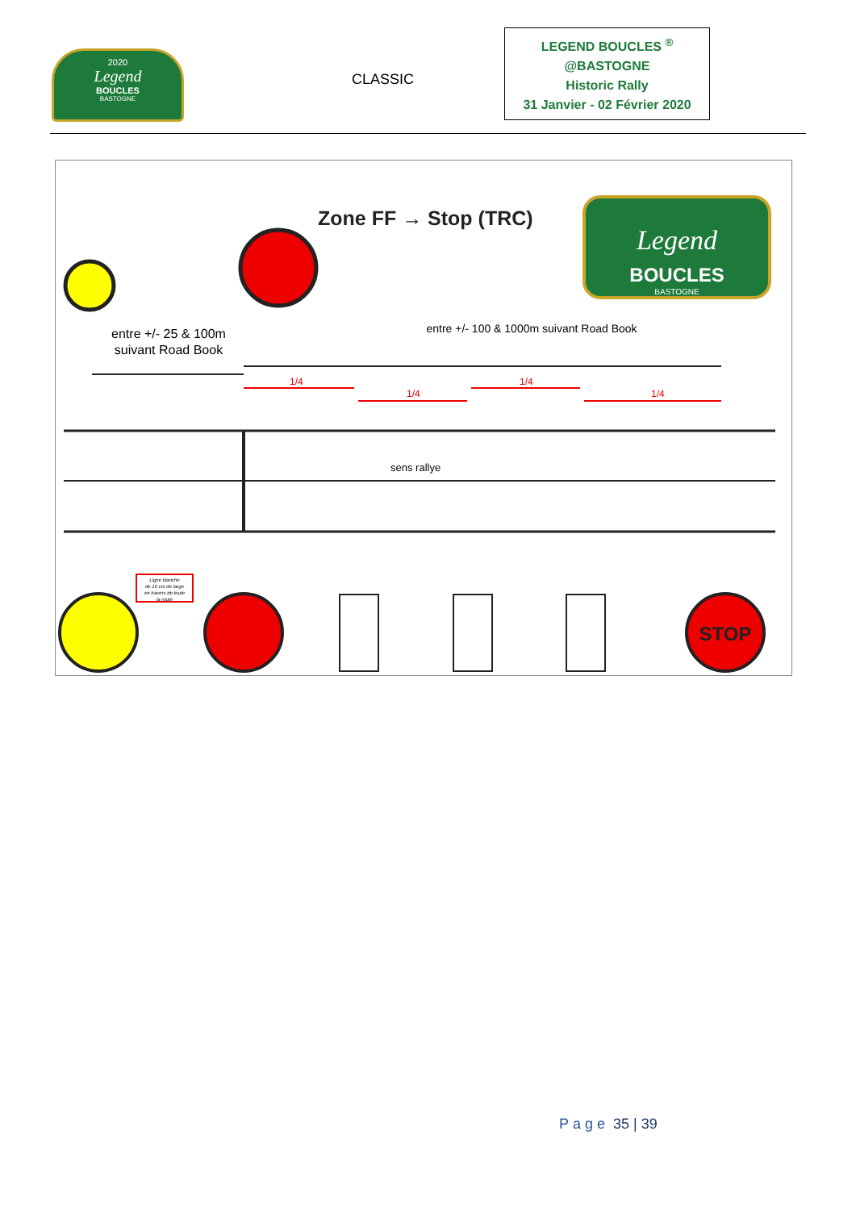2020
Legend
BOUCLES
BASTOGNE
CLASSIC
LEGEND BOUCLES <sup>®</sup>
@BASTOGNE
Historic Rally
31 Janvier - 02 Février 2020
Zone FF → Stop (TRC)
Legend
BOUCLES
BASTOGNE
entre +/- 25 & 100m
suivant Road Book
entre +/- 100 & 1000m suivant Road Book
1/4
1/4
1/4
1/4
sens rallye
Ligne blanche
de 10 cm de large
en travers de toute
la route
STOP
Page 35 | 39